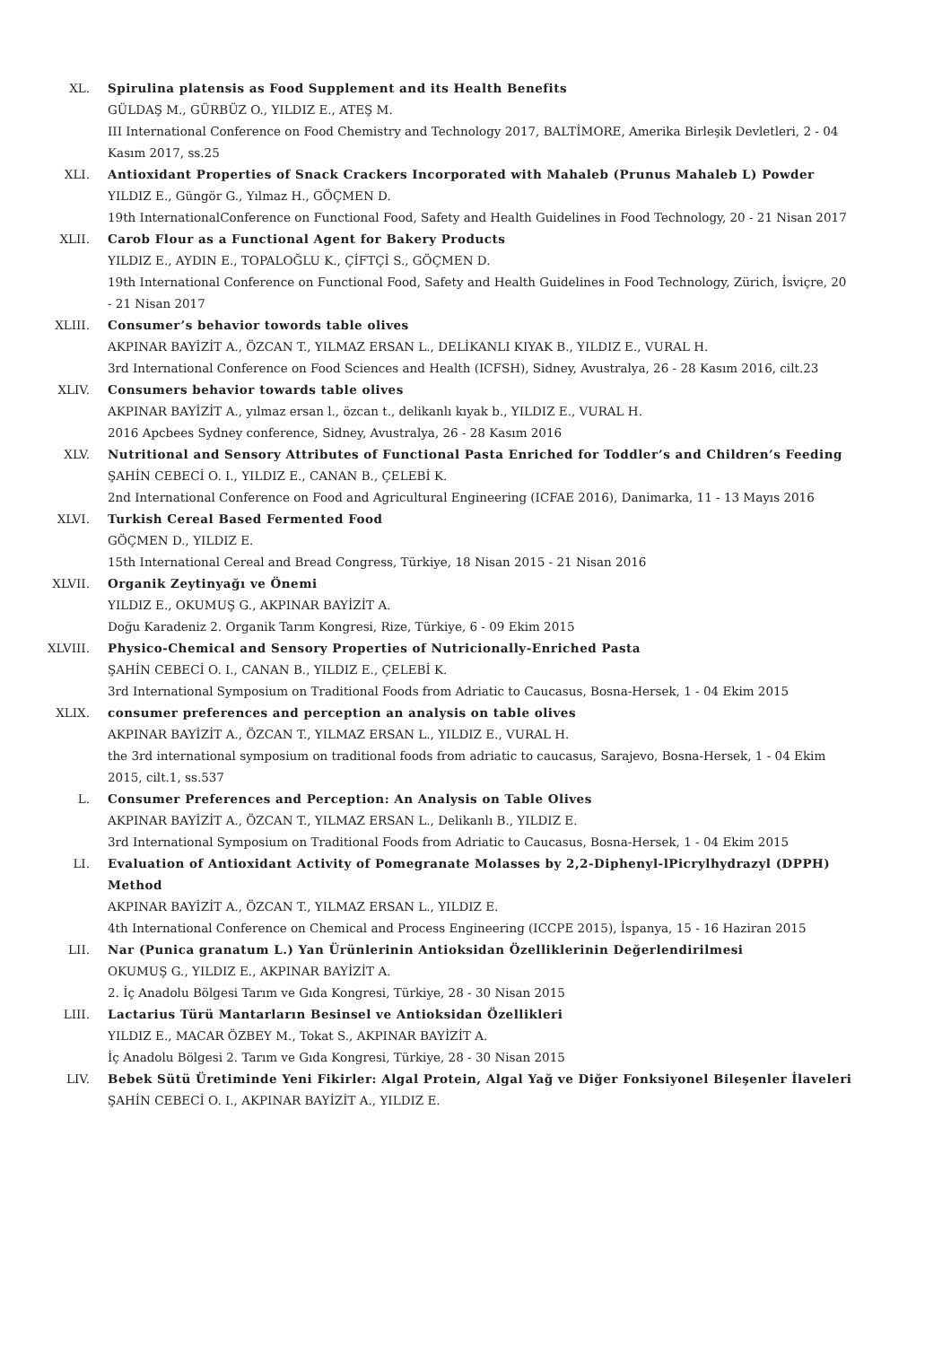XL. Spirulina platensis as Food Supplement and its Health Benefits
GÜLDAŞ M., GÜRBÜZ O., YILDIZ E., ATEŞ M.
III International Conference on Food Chemistry and Technology 2017, BALTİMORE, Amerika Birleşik Devletleri, 2 - 04 Kasım 2017, ss.25
XLI. Antioxidant Properties of Snack Crackers Incorporated with Mahaleb (Prunus Mahaleb L) Powder
YILDIZ E., Güngör G., Yılmaz H., GÖÇMEN D.
19th InternationalConference on Functional Food, Safety and Health Guidelines in Food Technology, 20 - 21 Nisan 2017
XLII. Carob Flour as a Functional Agent for Bakery Products
YILDIZ E., AYDIN E., TOPALOĞLU K., ÇİFTÇİ S., GÖÇMEN D.
19th International Conference on Functional Food, Safety and Health Guidelines in Food Technology, Zürich, İsviçre, 20 - 21 Nisan 2017
XLIII. Consumer’s behavior towords table olives
AKPINAR BAYİZİT A., ÖZCAN T., YILMAZ ERSAN L., DELİKANLI KIYAK B., YILDIZ E., VURAL H.
3rd International Conference on Food Sciences and Health (ICFSH), Sidney, Avustralya, 26 - 28 Kasım 2016, cilt.23
XLIV. Consumers behavior towards table olives
AKPINAR BAYİZİT A., yılmaz ersan l., özcan t., delikanlı kıyak b., YILDIZ E., VURAL H.
2016 Apcbees Sydney conference, Sidney, Avustralya, 26 - 28 Kasım 2016
XLV. Nutritional and Sensory Attributes of Functional Pasta Enriched for Toddler’s and Children’s Feeding
ŞAHİN CEBECİ O. I., YILDIZ E., CANAN B., ÇELEBİ K.
2nd International Conference on Food and Agricultural Engineering (ICFAE 2016), Danimarka, 11 - 13 Mayıs 2016
XLVI. Turkish Cereal Based Fermented Food
GÖÇMEN D., YILDIZ E.
15th International Cereal and Bread Congress, Türkiye, 18 Nisan 2015 - 21 Nisan 2016
XLVII. Organik Zeytinyağı ve Önemi
YILDIZ E., OKUMUŞ G., AKPINAR BAYİZİT A.
Doğu Karadeniz 2. Organik Tarım Kongresi, Rize, Türkiye, 6 - 09 Ekim 2015
XLVIII. Physico-Chemical and Sensory Properties of Nutricionally-Enriched Pasta
ŞAHİN CEBECİ O. I., CANAN B., YILDIZ E., ÇELEBİ K.
3rd International Symposium on Traditional Foods from Adriatic to Caucasus, Bosna-Hersek, 1 - 04 Ekim 2015
XLIX. consumer preferences and perception an analysis on table olives
AKPINAR BAYİZİT A., ÖZCAN T., YILMAZ ERSAN L., YILDIZ E., VURAL H.
the 3rd international symposium on traditional foods from adriatic to caucasus, Sarajevo, Bosna-Hersek, 1 - 04 Ekim 2015, cilt.1, ss.537
L. Consumer Preferences and Perception: An Analysis on Table Olives
AKPINAR BAYİZİT A., ÖZCAN T., YILMAZ ERSAN L., Delikanlı B., YILDIZ E.
3rd International Symposium on Traditional Foods from Adriatic to Caucasus, Bosna-Hersek, 1 - 04 Ekim 2015
LI. Evaluation of Antioxidant Activity of Pomegranate Molasses by 2,2-Diphenyl-lPicrylhydrazyl (DPPH) Method
AKPINAR BAYİZİT A., ÖZCAN T., YILMAZ ERSAN L., YILDIZ E.
4th International Conference on Chemical and Process Engineering (ICCPE 2015), İspanya, 15 - 16 Haziran 2015
LII. Nar (Punica granatum L.) Yan Ürünlerinin Antioksidan Özelliklerinin Değerlendirilmesi
OKUMUŞ G., YILDIZ E., AKPINAR BAYİZİT A.
2. İç Anadolu Bölgesi Tarım ve Gıda Kongresi, Türkiye, 28 - 30 Nisan 2015
LIII. Lactarius Türü Mantarların Besinsel ve Antioksidan Özellikleri
YILDIZ E., MACAR ÖZBEY M., Tokat S., AKPINAR BAYİZİT A.
İç Anadolu Bölgesi 2. Tarım ve Gıda Kongresi, Türkiye, 28 - 30 Nisan 2015
LIV. Bebek Sütü Üretiminde Yeni Fikirler: Algal Protein, Algal Yağ ve Diğer Fonksiyonel Bileşenler İlaveleri
ŞAHİN CEBECİ O. I., AKPINAR BAYİZİT A., YILDIZ E.